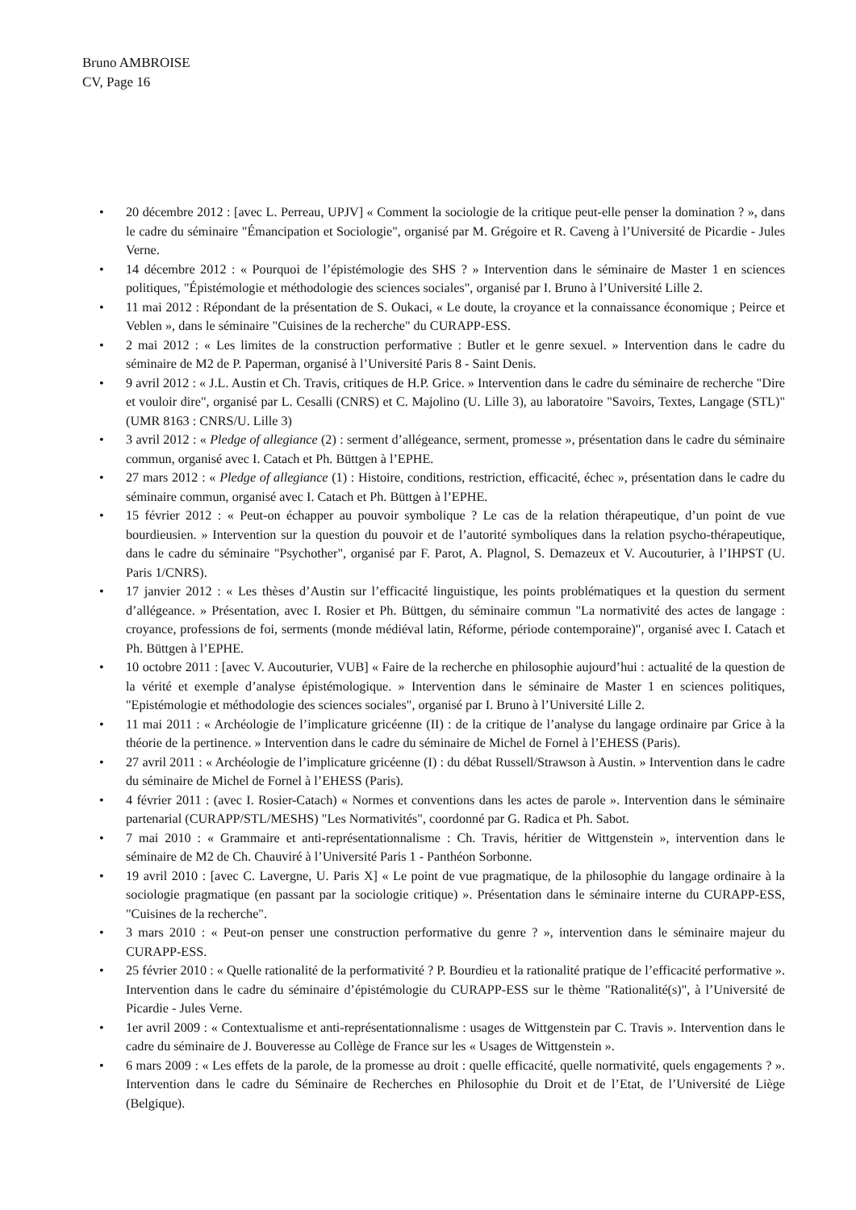Bruno AMBROISE
CV, Page 16
• 20 décembre 2012 : [avec L. Perreau, UPJV] « Comment la sociologie de la critique peut-elle penser la domination ? », dans le cadre du séminaire "Émancipation et Sociologie", organisé par M. Grégoire et R. Caveng à l’Université de Picardie - Jules Verne.
• 14 décembre 2012 : « Pourquoi de l’épistémologie des SHS ? » Intervention dans le séminaire de Master 1 en sciences politiques, "Épistémologie et méthodologie des sciences sociales", organisé par I. Bruno à l’Université Lille 2.
• 11 mai 2012 : Répondant de la présentation de S. Oukaci, « Le doute, la croyance et la connaissance économique ; Peirce et Veblen », dans le séminaire "Cuisines de la recherche" du CURAPP-ESS.
• 2 mai 2012 : « Les limites de la construction performative : Butler et le genre sexuel. » Intervention dans le cadre du séminaire de M2 de P. Paperman, organisé à l’Université Paris 8 - Saint Denis.
• 9 avril 2012 : « J.L. Austin et Ch. Travis, critiques de H.P. Grice. » Intervention dans le cadre du séminaire de recherche "Dire et vouloir dire", organisé par L. Cesalli (CNRS) et C. Majolino (U. Lille 3), au laboratoire "Savoirs, Textes, Langage (STL)" (UMR 8163 : CNRS/U. Lille 3)
• 3 avril 2012 : « Pledge of allegiance (2) : serment d’allégeance, serment, promesse », présentation dans le cadre du séminaire commun, organisé avec I. Catach et Ph. Büttgen à l’EPHE.
• 27 mars 2012 : « Pledge of allegiance (1) : Histoire, conditions, restriction, efficacité, échec », présentation dans le cadre du séminaire commun, organisé avec I. Catach et Ph. Büttgen à l’EPHE.
• 15 février 2012 : « Peut-on échapper au pouvoir symbolique ? Le cas de la relation thérapeutique, d’un point de vue bourdieusien. » Intervention sur la question du pouvoir et de l’autorité symboliques dans la relation psycho-thérapeutique, dans le cadre du séminaire "Psychother", organisé par F. Parot, A. Plagnol, S. Demazeux et V. Aucouturier, à l’IHPST (U. Paris 1/CNRS).
• 17 janvier 2012 : « Les thèses d’Austin sur l’efficacité linguistique, les points problématiques et la question du serment d’allégeance. » Présentation, avec I. Rosier et Ph. Büttgen, du séminaire commun "La normativité des actes de langage : croyance, professions de foi, serments (monde médiéval latin, Réforme, période contemporaine)", organisé avec I. Catach et Ph. Büttgen à l’EPHE.
• 10 octobre 2011 : [avec V. Aucouturier, VUB] « Faire de la recherche en philosophie aujourd’hui : actualité de la question de la vérité et exemple d’analyse épistémologique. » Intervention dans le séminaire de Master 1 en sciences politiques, "Epistémologie et méthodologie des sciences sociales", organisé par I. Bruno à l’Université Lille 2.
• 11 mai 2011 : « Archéologie de l’implicature gricéenne (II) : de la critique de l’analyse du langage ordinaire par Grice à la théorie de la pertinence. » Intervention dans le cadre du séminaire de Michel de Fornel à l’EHESS (Paris).
• 27 avril 2011 : « Archéologie de l’implicature gricéenne (I) : du débat Russell/Strawson à Austin. » Intervention dans le cadre du séminaire de Michel de Fornel à l’EHESS (Paris).
• 4 février 2011 : (avec I. Rosier-Catach) « Normes et conventions dans les actes de parole ». Intervention dans le séminaire partenarial (CURAPP/STL/MESHS) "Les Normativités", coordonné par G. Radica et Ph. Sabot.
• 7 mai 2010 : « Grammaire et anti-représentationnalisme : Ch. Travis, héritier de Wittgenstein », intervention dans le séminaire de M2 de Ch. Chauviré à l’Université Paris 1 - Panthéon Sorbonne.
• 19 avril 2010 : [avec C. Lavergne, U. Paris X] « Le point de vue pragmatique, de la philosophie du langage ordinaire à la sociologie pragmatique (en passant par la sociologie critique) ». Présentation dans le séminaire interne du CURAPP-ESS, "Cuisines de la recherche".
• 3 mars 2010 : « Peut-on penser une construction performative du genre ? », intervention dans le séminaire majeur du CURAPP-ESS.
• 25 février 2010 : « Quelle rationalité de la performativité ? P. Bourdieu et la rationalité pratique de l’efficacité performative ». Intervention dans le cadre du séminaire d’épistémologie du CURAPP-ESS sur le thème "Rationalité(s)", à l’Université de Picardie - Jules Verne.
• 1er avril 2009 : « Contextualisme et anti-représentationnalisme : usages de Wittgenstein par C. Travis ». Intervention dans le cadre du séminaire de J. Bouveresse au Collège de France sur les « Usages de Wittgenstein ».
• 6 mars 2009 : « Les effets de la parole, de la promesse au droit : quelle efficacité, quelle normativité, quels engagements ? ». Intervention dans le cadre du Séminaire de Recherches en Philosophie du Droit et de l’Etat, de l’Université de Liège (Belgique).